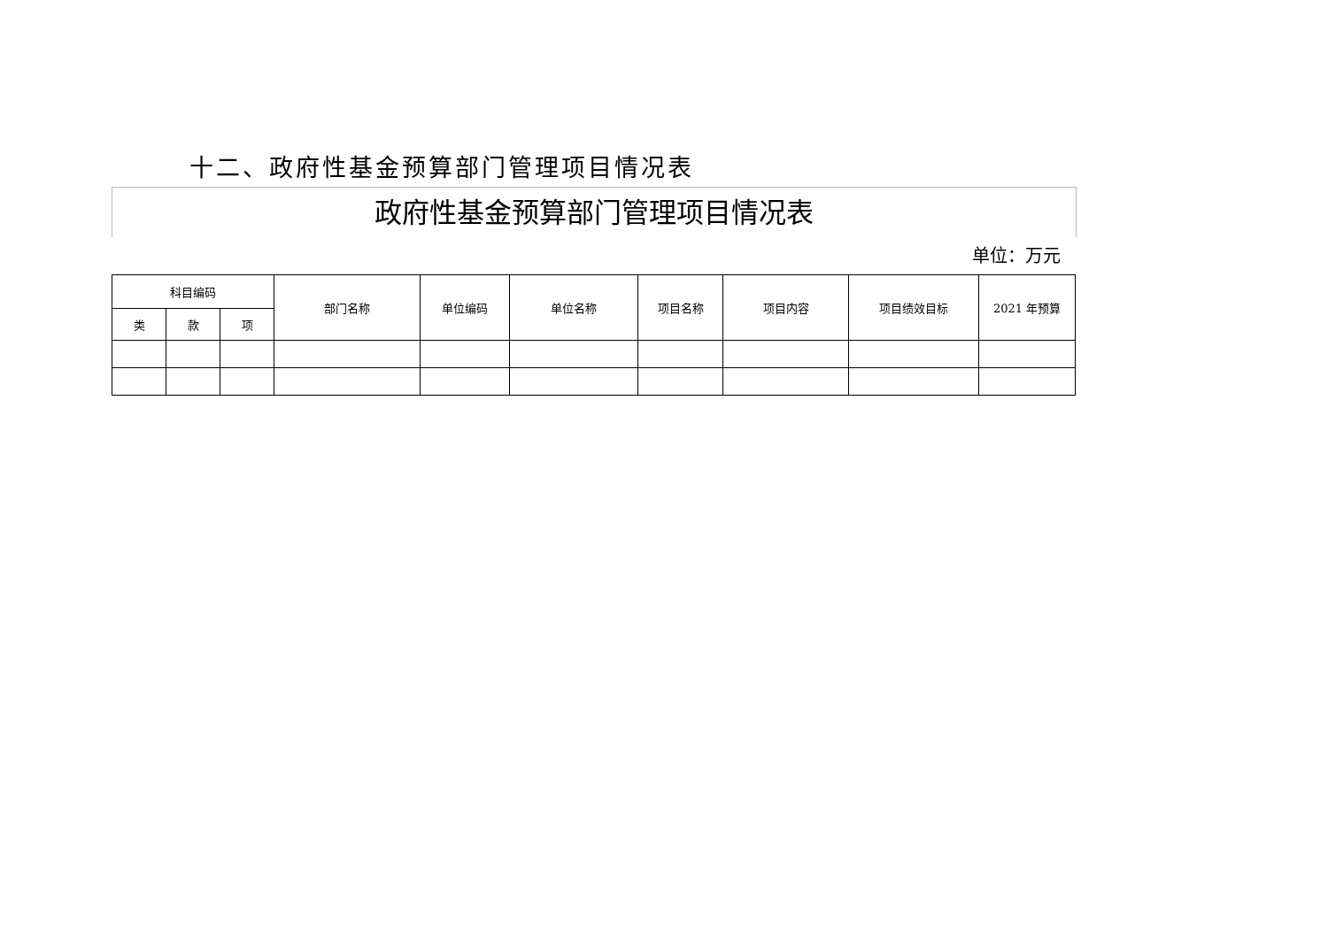十二、政府性基金预算部门管理项目情况表
政府性基金预算部门管理项目情况表
单位：万元
| 科目编码 | | | 部门名称 | 单位编码 | 单位名称 | 项目名称 | 项目内容 | 项目绩效目标 | 2021 年预算 |
| --- | --- | --- | --- | --- | --- | --- | --- | --- | --- |
| 类 | 款 | 项 | | | | | | | |